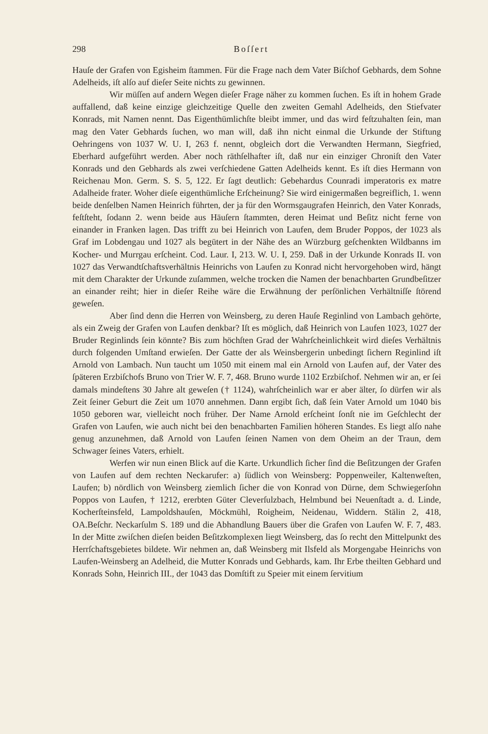298 Boſſert
Hauſe der Grafen von Egisheim ſtammen. Für die Frage nach dem Vater Biſchof Gebhards, dem Sohne Adelheids, iſt alſo auf dieſer Seite nichts zu gewinnen.
Wir müſſen auf andern Wegen dieſer Frage näher zu kommen ſuchen. Es iſt in hohem Grade auffallend, daß keine einzige gleichzeitige Quelle den zweiten Gemahl Adelheids, den Stiefvater Konrads, mit Namen nennt. Das Eigenthümlichſte bleibt immer, und das wird feſtzuhalten ſein, man mag den Vater Gebhards ſuchen, wo man will, daß ihn nicht einmal die Urkunde der Stiftung Oehringens von 1037 W. U. I, 263 f. nennt, obgleich dort die Verwandten Hermann, Siegfried, Eberhard aufgeführt werden. Aber noch räthſelhafter iſt, daß nur ein einziger Chroniſt den Vater Konrads und den Gebhards als zwei verſchiedene Gatten Adelheids kennt. Es iſt dies Hermann von Reichenau Mon. Germ. S. S. 5, 122. Er ſagt deutlich: Gebehardus Counradi imperatoris ex matre Adalheide frater. Woher dieſe eigenthümliche Erſcheinung? Sie wird einigermaßen begreiflich, 1. wenn beide denſelben Namen Heinrich führten, der ja für den Wormsgaugrafen Heinrich, den Vater Konrads, feſtſteht, ſodann 2. wenn beide aus Häuſern ſtammten, deren Heimat und Beſitz nicht ferne von einander in Franken lagen. Das trifft zu bei Heinrich von Laufen, dem Bruder Poppos, der 1023 als Graf im Lobdengau und 1027 als begütert in der Nähe des an Würzburg geſchenkten Wildbanns im Kocher- und Murrgau erſcheint. Cod. Laur. I, 213. W. U. I, 259. Daß in der Urkunde Konrads II. von 1027 das Verwandtſchaftsverhältnis Heinrichs von Laufen zu Konrad nicht hervorgehoben wird, hängt mit dem Charakter der Urkunde zuſammen, welche trocken die Namen der benachbarten Grundbeſitzer an einander reiht; hier in dieſer Reihe wäre die Erwähnung der perſönlichen Verhältniſſe ſtörend geweſen.
Aber ſind denn die Herren von Weinsberg, zu deren Hauſe Reginlind von Lambach gehörte, als ein Zweig der Grafen von Laufen denkbar? Iſt es möglich, daß Heinrich von Laufen 1023, 1027 der Bruder Reginlinds ſein könnte? Bis zum höchſten Grad der Wahrſcheinlichkeit wird dieſes Verhältnis durch folgenden Umſtand erwieſen. Der Gatte der als Weinsbergerin unbedingt ſichern Reginlind iſt Arnold von Lambach. Nun taucht um 1050 mit einem mal ein Arnold von Laufen auf, der Vater des ſpäteren Erzbiſchofs Bruno von Trier W. F. 7, 468. Bruno wurde 1102 Erzbiſchof. Nehmen wir an, er ſei damals mindeſtens 30 Jahre alt geweſen († 1124), wahrſcheinlich war er aber älter, ſo dürfen wir als Zeit ſeiner Geburt die Zeit um 1070 annehmen. Dann ergibt ſich, daß ſein Vater Arnold um 1040 bis 1050 geboren war, vielleicht noch früher. Der Name Arnold erſcheint ſonſt nie im Geſchlecht der Grafen von Laufen, wie auch nicht bei den benachbarten Familien höheren Standes. Es liegt alſo nahe genug anzunehmen, daß Arnold von Laufen ſeinen Namen von dem Oheim an der Traun, dem Schwager ſeines Vaters, erhielt.
Werfen wir nun einen Blick auf die Karte. Urkundlich ſicher ſind die Beſitzungen der Grafen von Laufen auf dem rechten Neckarufer: a) ſüdlich von Weinsberg: Poppenweiler, Kaltenweſten, Laufen; b) nördlich von Weinsberg ziemlich ſicher die von Konrad von Dürne, dem Schwiegerſohn Poppos von Laufen, † 1212, ererbten Güter Cleverſulzbach, Helmbund bei Neuenſtadt a. d. Linde, Kocherſteinsfeld, Lampoldshauſen, Möckmühl, Roigheim, Neidenau, Widdern. Stälin 2, 418, OA.Beſchr. Neckarſulm S. 189 und die Abhandlung Bauers über die Grafen von Laufen W. F. 7, 483. In der Mitte zwiſchen dieſen beiden Beſitzkomplexen liegt Weinsberg, das ſo recht den Mittelpunkt des Herrſchaftsgebietes bildete. Wir nehmen an, daß Weinsberg mit Ilsfeld als Morgengabe Heinrichs von Laufen-Weinsberg an Adelheid, die Mutter Konrads und Gebhards, kam. Ihr Erbe theilten Gebhard und Konrads Sohn, Heinrich III., der 1043 das Domſtift zu Speier mit einem ſervitium